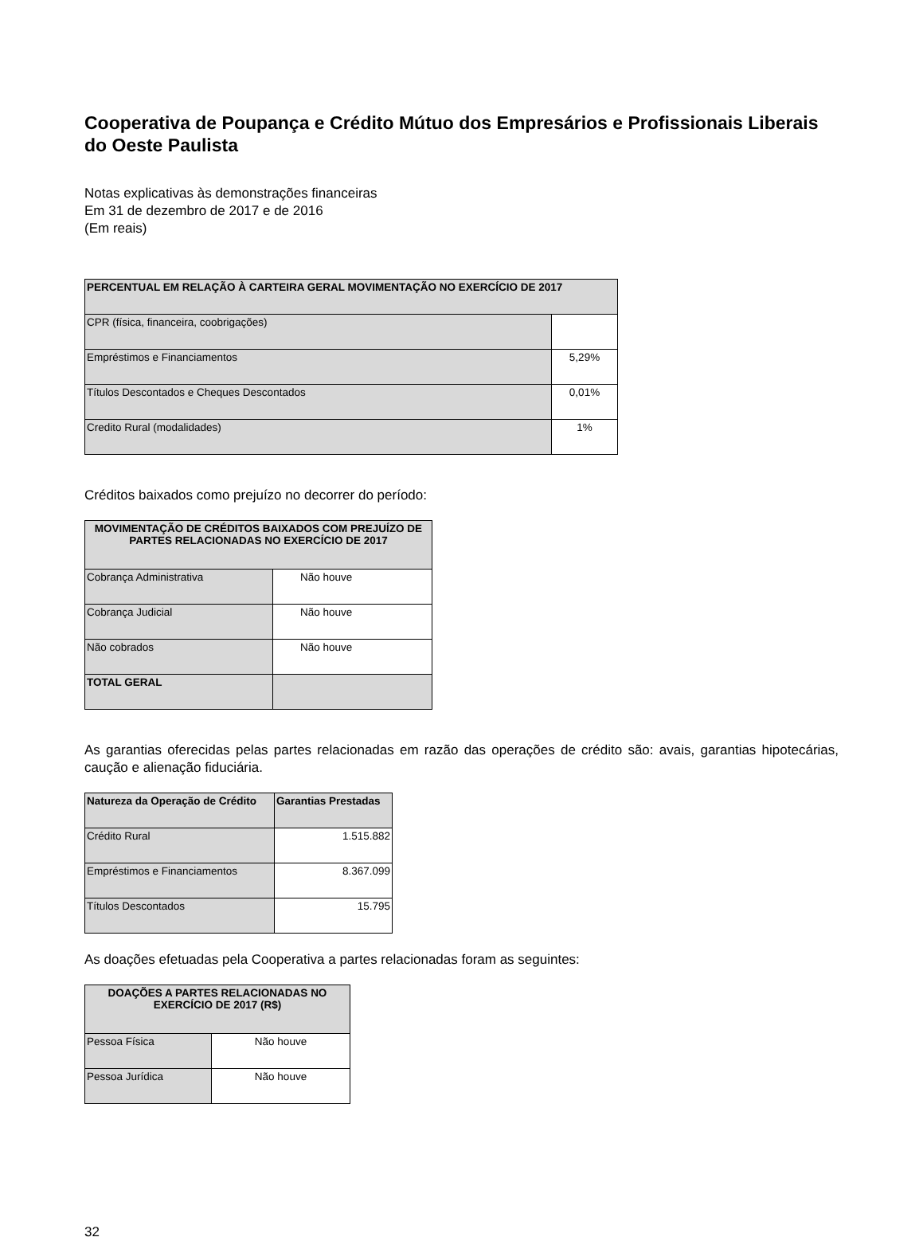Cooperativa de Poupança e Crédito Mútuo dos Empresários e Profissionais Liberais do Oeste Paulista
Notas explicativas às demonstrações financeiras
Em 31 de dezembro de 2017 e de 2016
(Em reais)
| PERCENTUAL EM RELAÇÃO À CARTEIRA GERAL MOVIMENTAÇÃO NO EXERCÍCIO DE 2017 | |
| --- | --- |
| CPR (física, financeira, coobrigações) | |
| Empréstimos e Financiamentos | 5,29% |
| Títulos Descontados e Cheques Descontados | 0,01% |
| Credito Rural (modalidades) | 1% |
Créditos baixados como prejuízo no decorrer do período:
| MOVIMENTAÇÃO DE CRÉDITOS BAIXADOS COM PREJUÍZO DE PARTES RELACIONADAS NO EXERCÍCIO DE 2017 | |
| --- | --- |
| Cobrança Administrativa | Não houve |
| Cobrança Judicial | Não houve |
| Não cobrados | Não houve |
| TOTAL GERAL | |
As garantias oferecidas pelas partes relacionadas em razão das operações de crédito são: avais, garantias hipotecárias, caução e alienação fiduciária.
| Natureza da Operação de Crédito | Garantias Prestadas |
| --- | --- |
| Crédito Rural | 1.515.882 |
| Empréstimos e Financiamentos | 8.367.099 |
| Títulos Descontados | 15.795 |
As doações efetuadas pela Cooperativa a partes relacionadas foram as seguintes:
| DOAÇÕES A PARTES RELACIONADAS NO EXERCÍCIO DE 2017 (R$) | |
| --- | --- |
| Pessoa Física | Não houve |
| Pessoa Jurídica | Não houve |
32